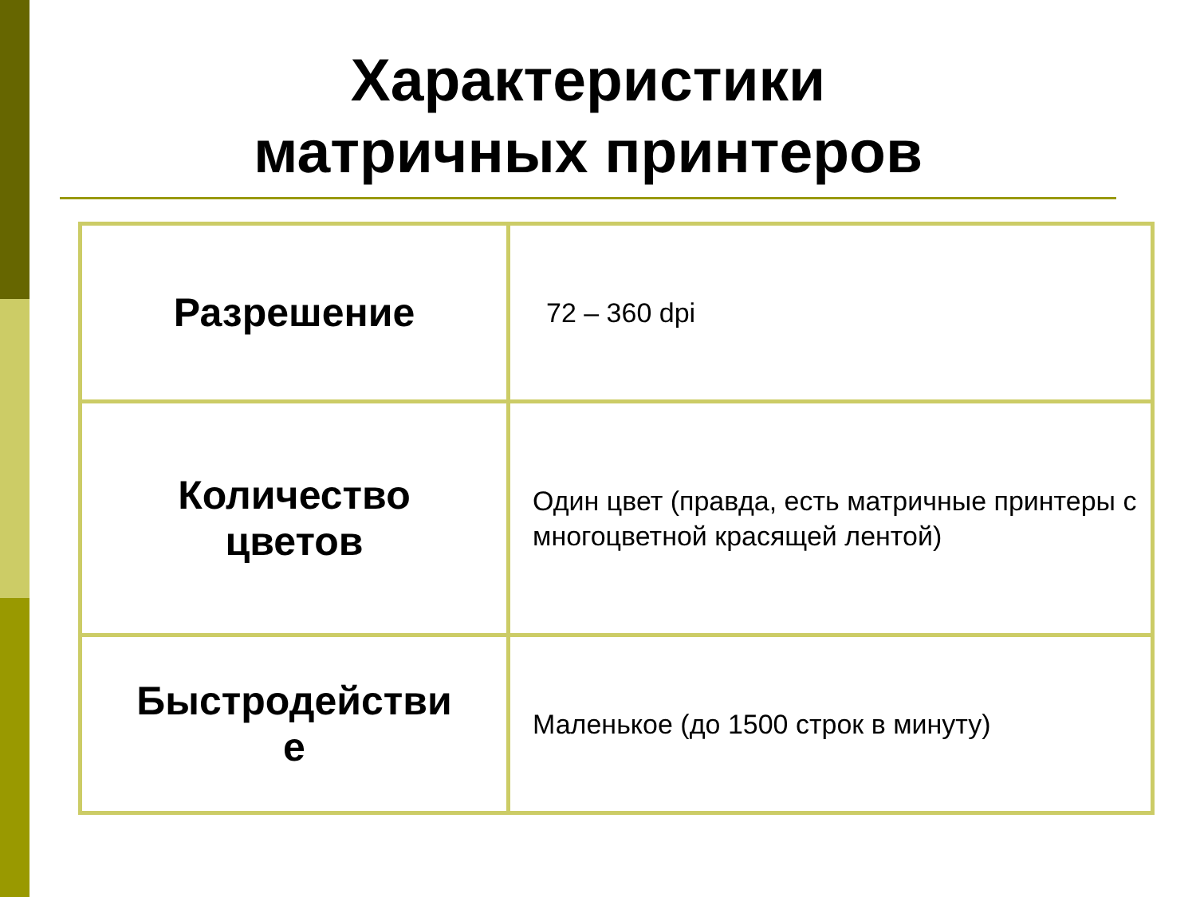Характеристики
матричных принтеров
| Разрешение | 72 – 360 dpi |
| Количество цветов | Один цвет (правда, есть матричные принтеры с многоцветной красящей лентой) |
| Быстродействи е | Маленькое (до 1500 строк в минуту) |